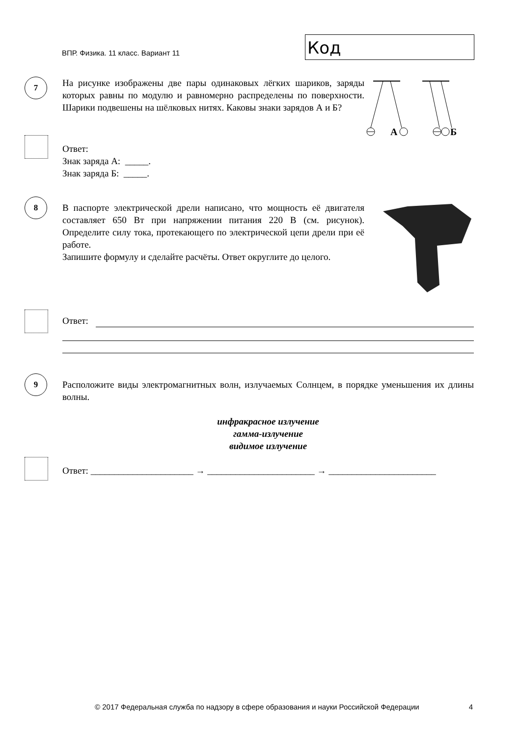ВПР. Физика. 11 класс. Вариант 11
Код
7
На рисунке изображены две пары одинаковых лёгких шариков, заряды которых равны по модулю и равномерно распределены по поверхности. Шарики подвешены на шёлковых нитях. Каковы знаки зарядов А и Б?
А
Б
Ответ:
Знак заряда А: _____.
Знак заряда Б: _____.
8
В паспорте электрической дрели написано, что мощность её двигателя составляет 650 Вт при напряжении питания 220 В (см. рисунок). Определите силу тока, протекающего по электрической цепи дрели при её работе.
Запишите формулу и сделайте расчёты. Ответ округлите до целого.
Ответ:
9
Расположите виды электромагнитных волн, излучаемых Солнцем, в порядке уменьшения их длины волны.
инфракрасное излучение
гамма-излучение
видимое излучение
Ответ: ______________________ → _______________________ → _______________________
© 2017 Федеральная служба по надзору в сфере образования и науки Российской Федерации 4